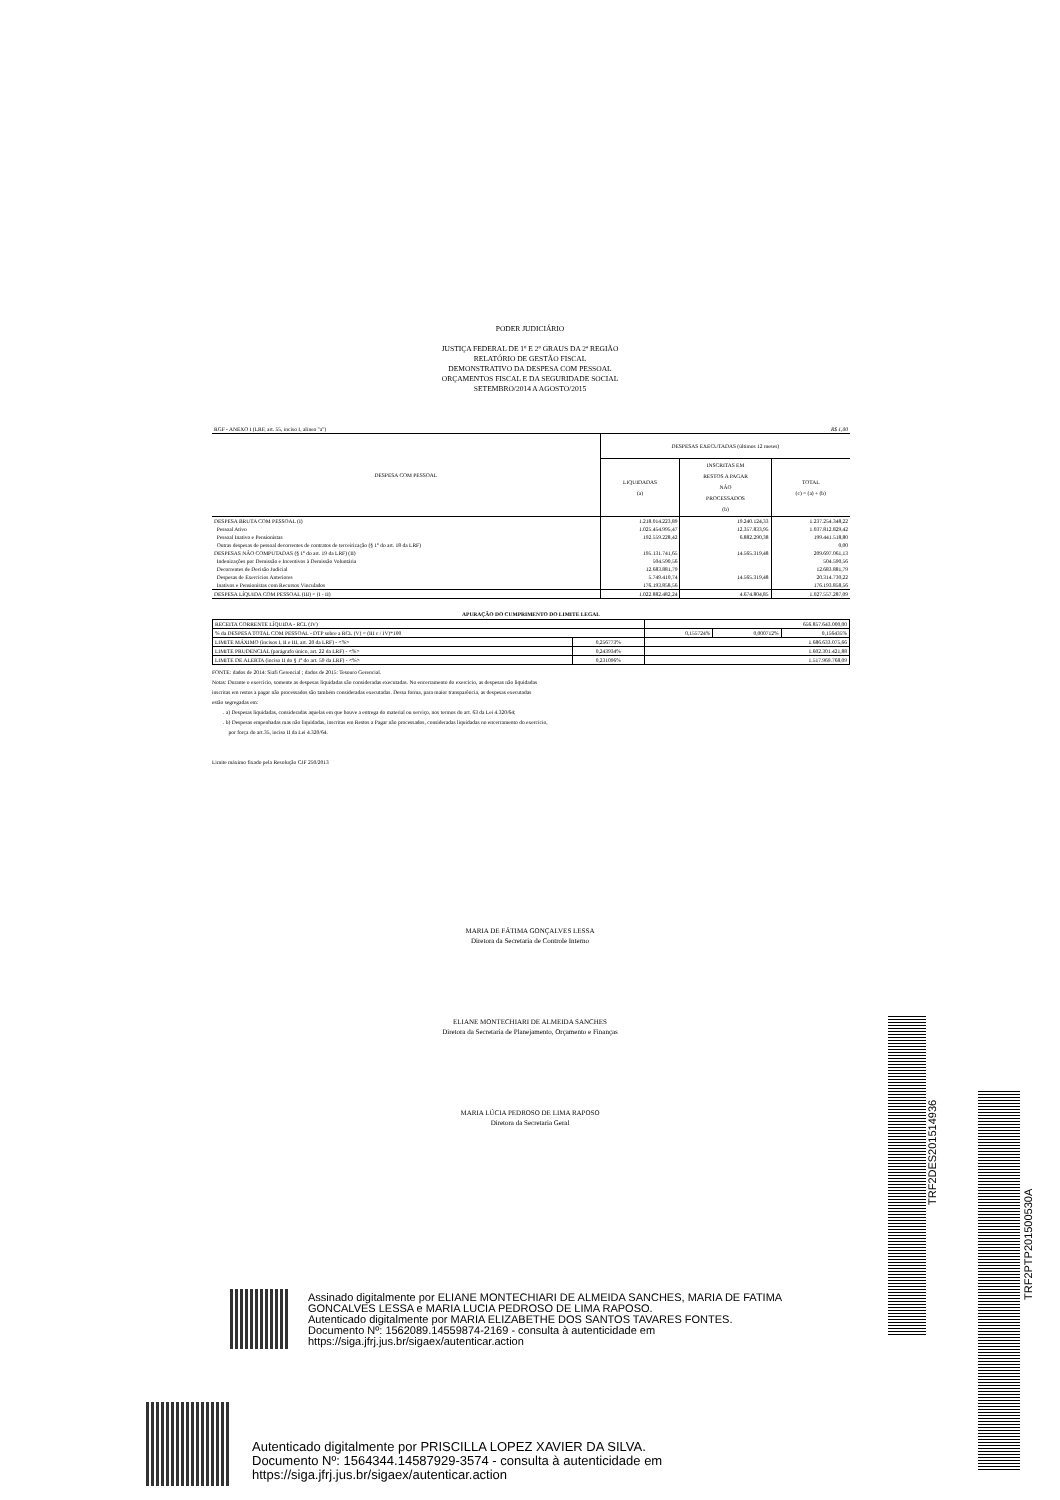PODER JUDICIÁRIO
JUSTIÇA FEDERAL DE 1º E 2º GRAUS DA 2ª REGIÃO
RELATÓRIO DE GESTÃO FISCAL
DEMONSTRATIVO DA DESPESA COM PESSOAL
ORÇAMENTOS FISCAL E DA SEGURIDADE SOCIAL
SETEMBRO/2014 A AGOSTO/2015
| RGF - ANEXO I (LRF, art. 55, inciso I, alínea "a") | | R$ 1,00 | |
| DESPESA COM PESSOAL | DESPESAS EXECUTADAS (últimos 12 meses) | | |
| | LIQUIDADAS (a) | INSCRITAS EM RESTOS A PAGAR NÃO PROCESSADOS (b) | TOTAL (c) = (a) + (b) |
| DESPESA BRUTA COM PESSOAL (I) | 1.218.014.223,89 | 19.240.124,33 | 1.237.254.348,22 |
| Pessoal Ativo | 1.025.454.995,47 | 12.357.833,95 | 1.037.812.829,42 |
| Pessoal Inativo e Pensionistas | 192.559.228,42 | 6.882.290,38 | 199.441.518,80 |
| Outras despesas de pessoal decorrentes de contratos de terceirização (§ 1º do art. 18 da LRF) | | | 0,00 |
| DESPESAS NÃO COMPUTADAS (§ 1º do art. 19 da LRF) (II) | 195.131.741,65 | 14.565.319,48 | 209.697.061,13 |
| Indenizações por Demissão e Incentivos à Demissão Voluntária | 504.590,56 | | 504.590,56 |
| Decorrentes de Decisão Judicial | 12.683.881,79 | | 12.683.881,79 |
| Despesas de Exercícios Anteriores | 5.749.410,74 | 14.565.319,48 | 20.314.730,22 |
| Inativos e Pensionistas com Recursos Vinculados | 176.193.858,56 | | 176.193.858,56 |
| DESPESA LÍQUIDA COM PESSOAL (III) = (I - II) | 1.022.882.482,24 | 4.674.804,85 | 1.027.557.287,09 |
APURAÇÃO DO CUMPRIMENTO DO LIMITE LEGAL
| RECEITA CORRENTE LÍQUIDA - RCL (IV) | | 656.857.643.000,00 | | |
| % da DESPESA TOTAL COM PESSOAL - DTP sobre a RCL (V) = (III c / IV)*100 | | 0,155724% | 0,000712% | 0,156435% |
| LIMITE MÁXIMO (incisos I, II e III, art. 20 da LRF) - <%> | 0,256773% | 1.686.633.075,66 | | |
| LIMITE PRUDENCIAL (parágrafo único, art. 22 da LRF) - <%> | 0,243934% | 1.602.301.421,88 | | |
| LIMITE DE ALERTA (inciso II do § 1º do art. 59 da LRF) - <%> | 0,231096% | 1.517.969.768,09 | | |
FONTE: dados de 2014: Siafi Gerencial ; dados de 2015: Tesouro Gerencial.
Notas: Durante o exercício, somente as despesas liquidadas são consideradas executadas. No encerramento do exercício, as despesas não liquidadas
inscritas em restos a pagar não processados são também consideradas executadas. Dessa forma, para maior transparência, as despesas executadas
estão segregadas em:
. a) Despesas liquidadas, consideradas aquelas em que houve a entrega do material ou serviço, nos termos do art. 63 da Lei 4.320/64;
. b) Despesas empenhadas mas não liquidadas, inscritas em Restos a Pagar não processados, consideradas liquidadas no encerramento do exercício,
por força do art.35, inciso II da Lei 4.320/64.
Limite máximo fixado pela Resolução CJF 250/2013
MARIA DE FÁTIMA GONÇALVES LESSA
Diretora da Secretaria de Controle Interno
ELIANE MONTECHIARI DE ALMEIDA SANCHES
Diretora da Secretaria de Planejamento, Orçamento e Finanças
MARIA LÚCIA PEDROSO DE LIMA RAPOSO
Diretora da Secretaria Geral
Assinado digitalmente por ELIANE MONTECHIARI DE ALMEIDA SANCHES, MARIA DE FATIMA
GONCALVES LESSA e MARIA LUCIA PEDROSO DE LIMA RAPOSO.
Autenticado digitalmente por MARIA ELIZABETHE DOS SANTOS TAVARES FONTES.
Documento Nº: 1562089.14559874-2169 - consulta à autenticidade em
https://siga.jfrj.jus.br/sigaex/autenticar.action
Autenticado digitalmente por PRISCILLA LOPEZ XAVIER DA SILVA.
Documento Nº: 1564344.14587929-3574 - consulta à autenticidade em
https://siga.jfrj.jus.br/sigaex/autenticar.action
TRF2DES201514936
TRF2PTP201500530A